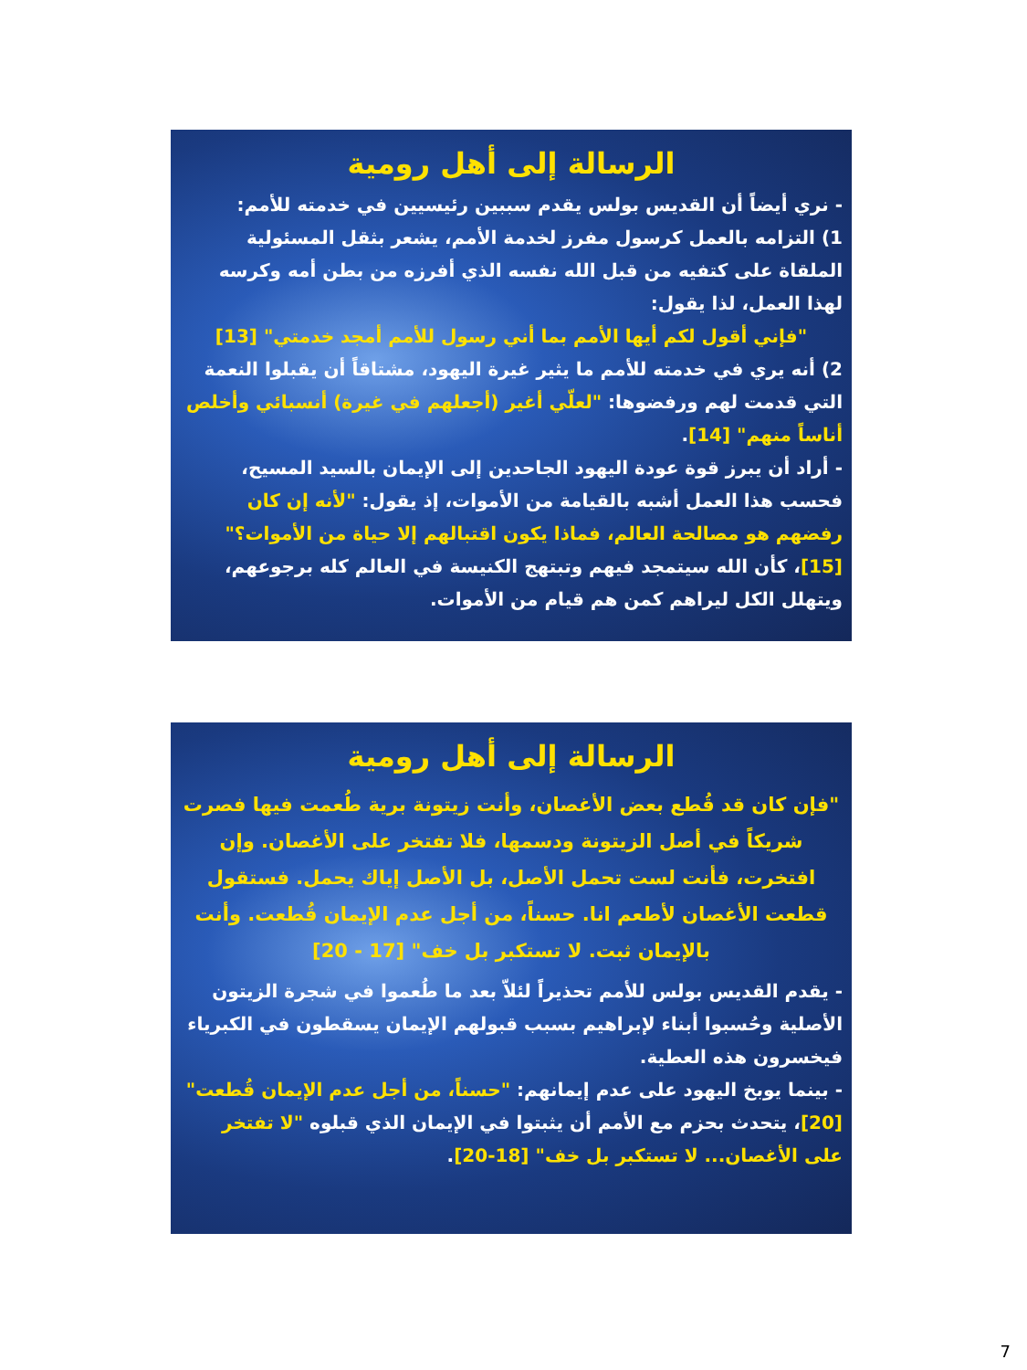الرسالة إلى أهل رومية
- نري أيضاً أن القديس بولس يقدم سببين رئيسيين في خدمته للأمم:
1) التزامه بالعمل كرسول مفرز لخدمة الأمم، يشعر بثقل المسئولية الملقاة على كتفيه من قبل الله نفسه الذي أفرزه من بطن أمه وكرسه لهذا العمل، لذا يقول:
"فإني أقول لكم أيها الأمم بما أني رسول للأمم أمجد خدمتي" [13]
2) أنه يري في خدمته للأمم ما يثير غيرة اليهود، مشتاقاً أن يقبلوا النعمة التي قدمت لهم ورفضوها: "لعلّي أغير (أجعلهم في غيرة) أنسبائي وأخلص أناساً منهم" [14].
- أراد أن يبرز قوة عودة اليهود الجاحدين إلى الإيمان بالسيد المسيح، فحسب هذا العمل أشبه بالقيامة من الأموات، إذ يقول: "لأنه إن كان رفضهم هو مصالحة العالم، فماذا يكون اقتبالهم إلا حياة من الأموات؟" [15]، كأن الله سيتمجد فيهم وتبتهج الكنيسة في العالم كله برجوعهم، ويتهلل الكل ليراهم كمن هم قيام من الأموات.
الرسالة إلى أهل رومية
"فإن كان قد قُطع بعض الأغصان، وأنت زيتونة برية طُعمت فيها فصرت شريكاً في أصل الزيتونة ودسمها، فلا تفتخر على الأغصان. وإن افتخرت، فأنت لست تحمل الأصل، بل الأصل إياك يحمل. فستقول قطعت الأغصان لأطعم انا. حسناً، من أجل عدم الإيمان قُطعت. وأنت بالإيمان ثبت. لا تستكبر بل خف" [17 - 20]
- يقدم القديس بولس للأمم تحذيراً لئلاّ بعد ما طُعموا في شجرة الزيتون الأصلية وحُسبوا أبناء لإبراهيم بسبب قبولهم الإيمان يسقطون في الكبرياء فيخسرون هذه العطية.
- بينما يوبخ اليهود على عدم إيمانهم: "حسناً، من أجل عدم الإيمان قُطعت" [20]، يتحدث بحزم مع الأمم أن يثبتوا في الإيمان الذي قبلوه "لا تفتخر على الأغصان... لا تستكبر بل خف" [18-20].
7